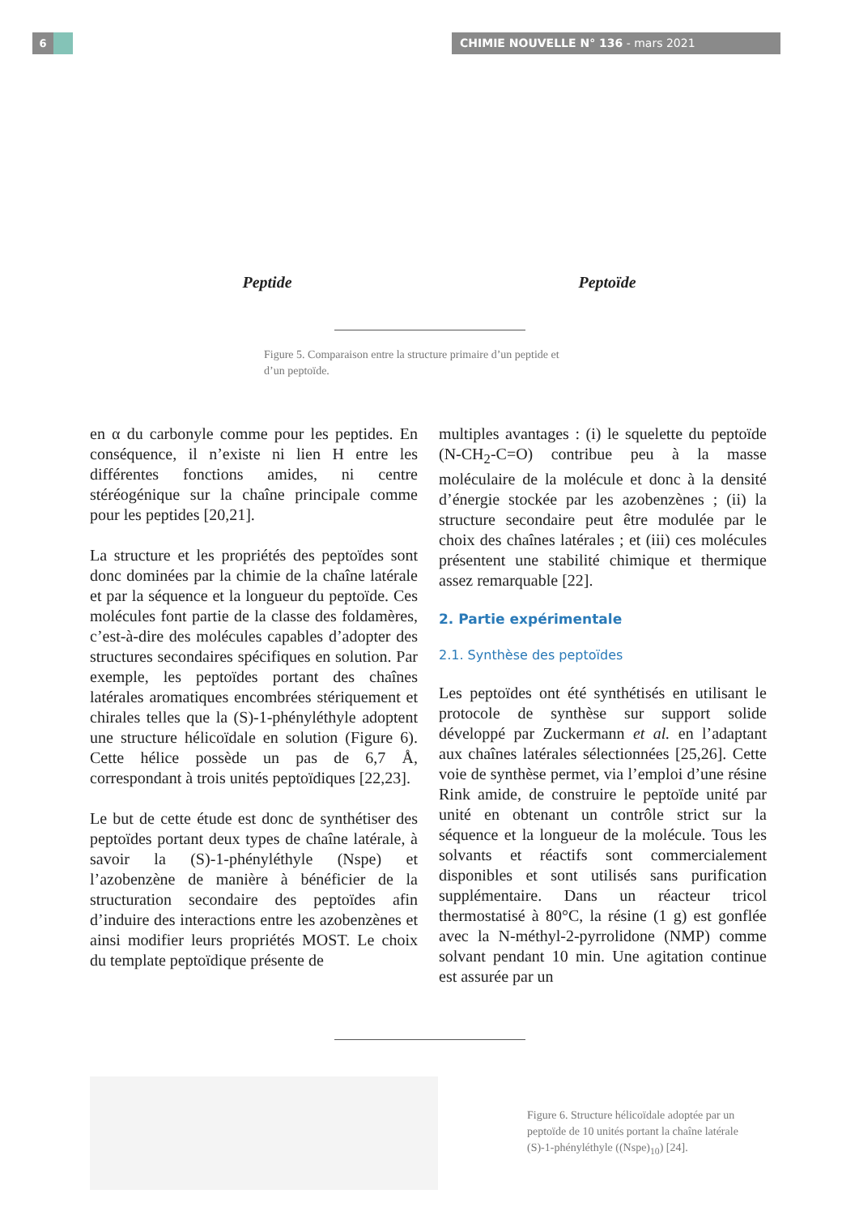6 CHIMIE NOUVELLE N° 136 - mars 2021
Peptide Peptoïde
Figure 5. Comparaison entre la structure primaire d’un peptide et d’un peptoïde.
en α du carbonyle comme pour les peptides. En conséquence, il n’existe ni lien H entre les différentes fonctions amides, ni centre stéréogénique sur la chaîne principale comme pour les peptides [20,21].
La structure et les propriétés des peptoïdes sont donc dominées par la chimie de la chaîne latérale et par la séquence et la longueur du peptoïde. Ces molécules font partie de la classe des foldamères, c’est-à-dire des molécules capables d’adopter des structures secondaires spécifiques en solution. Par exemple, les peptoïdes portant des chaînes latérales aromatiques encombrées stériquement et chirales telles que la (S)-1-phényléthyle adoptent une structure hélicoïdale en solution (Figure 6). Cette hélice possède un pas de 6,7 Å, correspondant à trois unités peptoïdiques [22,23].
Le but de cette étude est donc de synthétiser des peptoïdes portant deux types de chaîne latérale, à savoir la (S)-1-phényléthyle (Nspe) et l’azobenzène de manière à bénéficier de la structuration secondaire des peptoïdes afin d’induire des interactions entre les azobenzènes et ainsi modifier leurs propriétés MOST. Le choix du template peptoïdique présente de
multiples avantages : (i) le squelette du peptoïde (N-CH<sub>2</sub>-C=O) contribue peu à la masse moléculaire de la molécule et donc à la densité d’énergie stockée par les azobenzènes ; (ii) la structure secondaire peut être modulée par le choix des chaînes latérales ; et (iii) ces molécules présentent une stabilité chimique et thermique assez remarquable [22].
2. Partie expérimentale
2.1. Synthèse des peptoïdes
Les peptoïdes ont été synthétisés en utilisant le protocole de synthèse sur support solide développé par Zuckermann et al. en l’adaptant aux chaînes latérales sélectionnées [25,26]. Cette voie de synthèse permet, via l’emploi d’une résine Rink amide, de construire le peptoïde unité par unité en obtenant un contrôle strict sur la séquence et la longueur de la molécule. Tous les solvants et réactifs sont commercialement disponibles et sont utilisés sans purification supplémentaire. Dans un réacteur tricol thermostatisé à 80°C, la résine (1 g) est gonflée avec la N-méthyl-2-pyrrolidone (NMP) comme solvant pendant 10 min. Une agitation continue est assurée par un
Figure 6. Structure hélicoïdale adoptée par un peptoïde de 10 unités portant la chaîne latérale (S)-1-phényléthyle ((Nspe)<sub>10</sub>) [24].